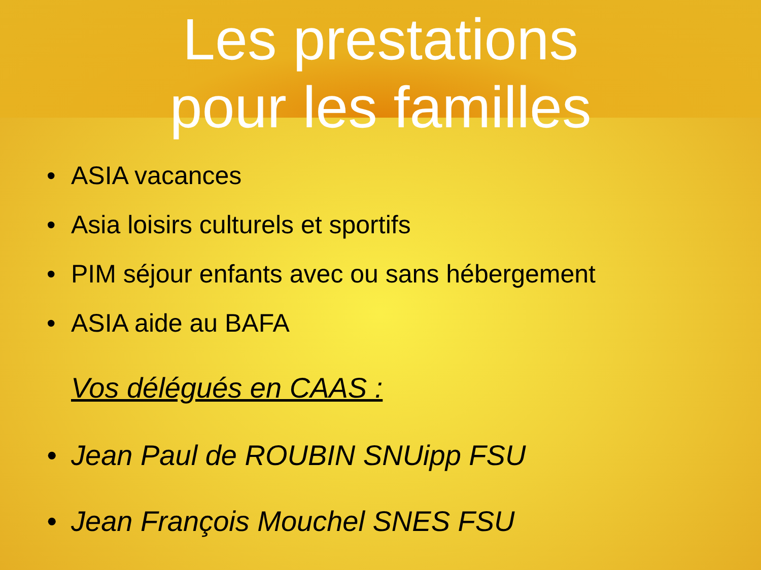Les prestations
pour les familles
• ASIA vacances
• Asia loisirs culturels et sportifs
• PIM séjour enfants avec ou sans hébergement
• ASIA aide au BAFA
Vos délégués en CAAS :
• Jean Paul de ROUBIN SNUipp FSU
• Jean François Mouchel SNES FSU